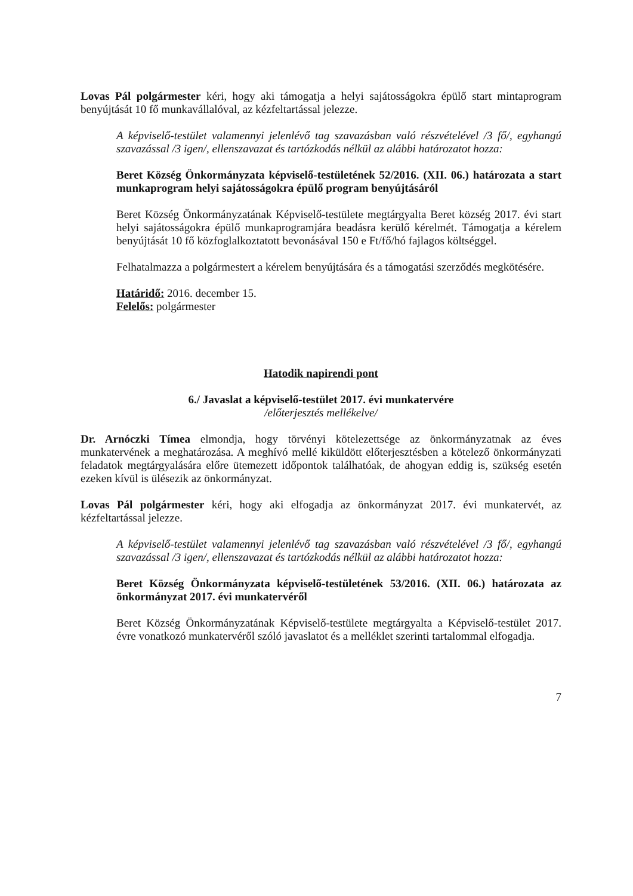Lovas Pál polgármester kéri, hogy aki támogatja a helyi sajátosságokra épülő start mintaprogram benyújtását 10 fő munkavállalóval, az kézfeltartással jelezze.
A képviselő-testület valamennyi jelenlévő tag szavazásban való részvételével /3 fő/, egyhangú szavazással /3 igen/, ellenszavazat és tartózkodás nélkül az alábbi határozatot hozza:
Beret Község Önkormányzata képviselő-testületének 52/2016. (XII. 06.) határozata a start munkaprogram helyi sajátosságokra épülő program benyújtásáról
Beret Község Önkormányzatának Képviselő-testülete megtárgyalta Beret község 2017. évi start helyi sajátosságokra épülő munkaprogramjára beadásra kerülő kérelmét. Támogatja a kérelem benyújtását 10 fő közfoglalkoztatott bevonásával 150 e Ft/fő/hó fajlagos költséggel.
Felhatalmazza a polgármestert a kérelem benyújtására és a támogatási szerződés megkötésére.
Határidő: 2016. december 15.
Felelős: polgármester
Hatodik napirendi pont
6./ Javaslat a képviselő-testület 2017. évi munkatervére
/előterjesztés mellékelve/
Dr. Arnóczki Tímea elmondja, hogy törvényi kötelezettsége az önkormányzatnak az éves munkatervének a meghatározása. A meghívó mellé kiküldött előterjesztésben a kötelező önkormányzati feladatok megtárgyalására előre ütemezett időpontok találhatóak, de ahogyan eddig is, szükség esetén ezeken kívül is ülésezik az önkormányzat.
Lovas Pál polgármester kéri, hogy aki elfogadja az önkormányzat 2017. évi munkatervét, az kézfeltartással jelezze.
A képviselő-testület valamennyi jelenlévő tag szavazásban való részvételével /3 fő/, egyhangú szavazással /3 igen/, ellenszavazat és tartózkodás nélkül az alábbi határozatot hozza:
Beret Község Önkormányzata képviselő-testületének 53/2016. (XII. 06.) határozata az önkormányzat 2017. évi munkatervéről
Beret Község Önkormányzatának Képviselő-testülete megtárgyalta a Képviselő-testület 2017. évre vonatkozó munkatervéről szóló javaslatot és a melléklet szerinti tartalommal elfogadja.
7